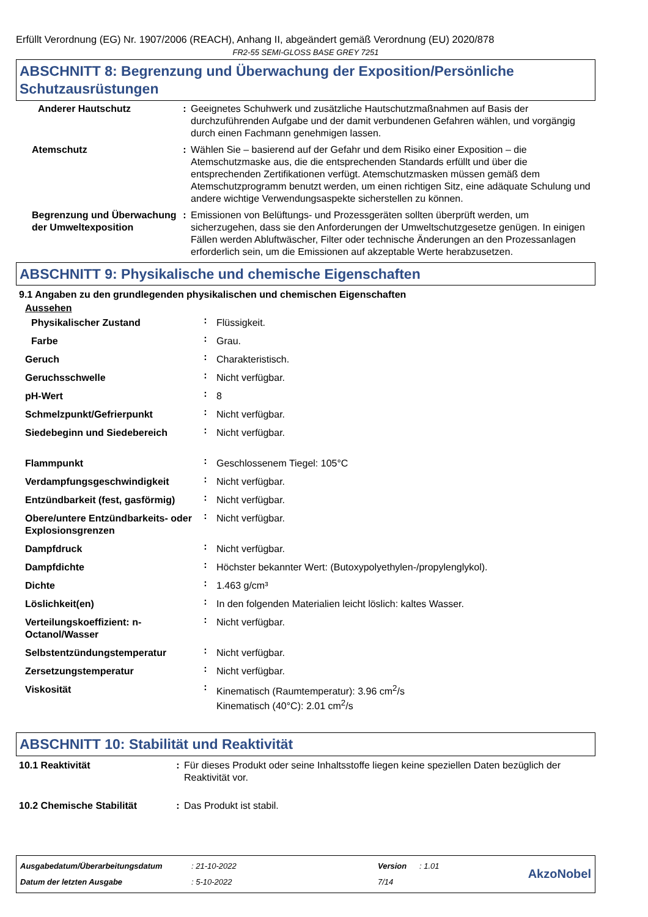Erfüllt Verordnung (EG) Nr. 1907/2006 (REACH), Anhang II, abgeändert gemäß Verordnung (EU) 2020/878
FR2-55 SEMI-GLOSS BASE GREY 7251
ABSCHNITT 8: Begrenzung und Überwachung der Exposition/Persönliche Schutzausrüstungen
| Anderer Hautschutz | : | Geeignetes Schuhwerk und zusätzliche Hautschutzmaßnahmen auf Basis der durchzuführenden Aufgabe und der damit verbundenen Gefahren wählen, und vorgängig durch einen Fachmann genehmigen lassen. |
| Atemschutz | : | Wählen Sie – basierend auf der Gefahr und dem Risiko einer Exposition – die Atemschutzmaske aus, die die entsprechenden Standards erfüllt und über die entsprechenden Zertifikationen verfügt. Atemschutzmasken müssen gemäß dem Atemschutzprogramm benutzt werden, um einen richtigen Sitz, eine adäquate Schulung und andere wichtige Verwendungsaspekte sicherstellen zu können. |
| Begrenzung und Überwachung der Umweltexposition | : | Emissionen von Belüftungs- und Prozessgeräten sollten überprüft werden, um sicherzugehen, dass sie den Anforderungen der Umweltschutzgesetze genügen. In einigen Fällen werden Abluftwäscher, Filter oder technische Änderungen an den Prozessanlagen erforderlich sein, um die Emissionen auf akzeptable Werte herabzusetzen. |
ABSCHNITT 9: Physikalische und chemische Eigenschaften
9.1 Angaben zu den grundlegenden physikalischen und chemischen Eigenschaften
Aussehen
| Physikalischer Zustand | : | Flüssigkeit. |
| Farbe | : | Grau. |
| Geruch | : | Charakteristisch. |
| Geruchsschwelle | : | Nicht verfügbar. |
| pH-Wert | : | 8 |
| Schmelzpunkt/Gefrierpunkt | : | Nicht verfügbar. |
| Siedebeginn und Siedebereich | : | Nicht verfügbar. |
| Flammpunkt | : | Geschlossenem Tiegel: 105°C |
| Verdampfungsgeschwindigkeit | : | Nicht verfügbar. |
| Entzündbarkeit (fest, gasförmig) | : | Nicht verfügbar. |
| Obere/untere Entzündbarkeits- oder Explosionsgrenzen | : | Nicht verfügbar. |
| Dampfdruck | : | Nicht verfügbar. |
| Dampfdichte | : | Höchster bekannter Wert: (Butoxypolyethylen-/propylenglykol). |
| Dichte | : | 1.463 g/cm³ |
| Löslichkeit(en) | : | In den folgenden Materialien leicht löslich: kaltes Wasser. |
| Verteilungskoeffizient: n-Octanol/Wasser | : | Nicht verfügbar. |
| Selbstentzündungstemperatur | : | Nicht verfügbar. |
| Zersetzungstemperatur | : | Nicht verfügbar. |
| Viskosität | : | Kinematisch (Raumtemperatur): 3.96 cm<sup>2</sup>/s Kinematisch (40°C): 2.01 cm<sup>2</sup>/s |
ABSCHNITT 10: Stabilität und Reaktivität
| 10.1 Reaktivität | : | Für dieses Produkt oder seine Inhaltsstoffe liegen keine speziellen Daten bezüglich der Reaktivität vor. |
| 10.2 Chemische Stabilität | : | Das Produkt ist stabil. |
| Ausgabedatum/Überarbeitungsdatum | : 21-10-2022 | Version | : 1.01 | AkzoNobel |
| Datum der letzten Ausgabe | : 5-10-2022 | 7/14 | | |